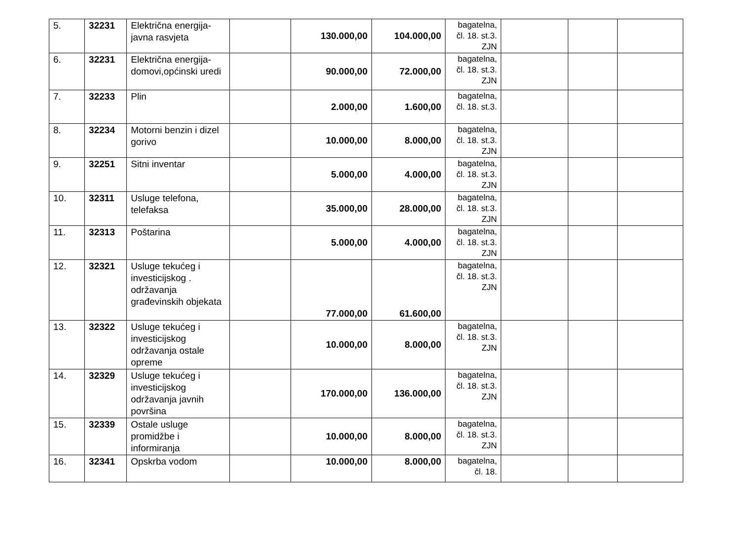| 5. | 32231 | Električna energija-javna rasvjeta | | 130.000,00 | 104.000,00 | bagatelna, čl. 18. st.3. ZJN | | | |
| 6. | 32231 | Električna energija-domovi,općinski uredi | | 90.000,00 | 72.000,00 | bagatelna, čl. 18. st.3. ZJN | | | |
| 7. | 32233 | Plin | | 2.000,00 | 1.600,00 | bagatelna, čl. 18. st.3. | | | |
| 8. | 32234 | Motorni benzin i dizel gorivo | | 10.000,00 | 8.000,00 | bagatelna, čl. 18. st.3. ZJN | | | |
| 9. | 32251 | Sitni inventar | | 5.000,00 | 4.000,00 | bagatelna, čl. 18. st.3. ZJN | | | |
| 10. | 32311 | Usluge telefona, telefaksa | | 35.000,00 | 28.000,00 | bagatelna, čl. 18. st.3. ZJN | | | |
| 11. | 32313 | Poštarina | | 5.000,00 | 4.000,00 | bagatelna, čl. 18. st.3. ZJN | | | |
| 12. | 32321 | Usluge tekućeg i investicijskog . održavanja građevinskih objekata | | 77.000,00 | 61.600,00 | bagatelna, čl. 18. st.3. ZJN | | | |
| 13. | 32322 | Usluge tekućeg i investicijskog održavanja ostale opreme | | 10.000,00 | 8.000,00 | bagatelna, čl. 18. st.3. ZJN | | | |
| 14. | 32329 | Usluge tekućeg i investicijskog održavanja javnih površina | | 170.000,00 | 136.000,00 | bagatelna, čl. 18. st.3. ZJN | | | |
| 15. | 32339 | Ostale usluge promidžbe i informiranja | | 10.000,00 | 8.000,00 | bagatelna, čl. 18. st.3. ZJN | | | |
| 16. | 32341 | Opskrba vodom | | 10.000,00 | 8.000,00 | bagatelna, čl. 18. | | | |